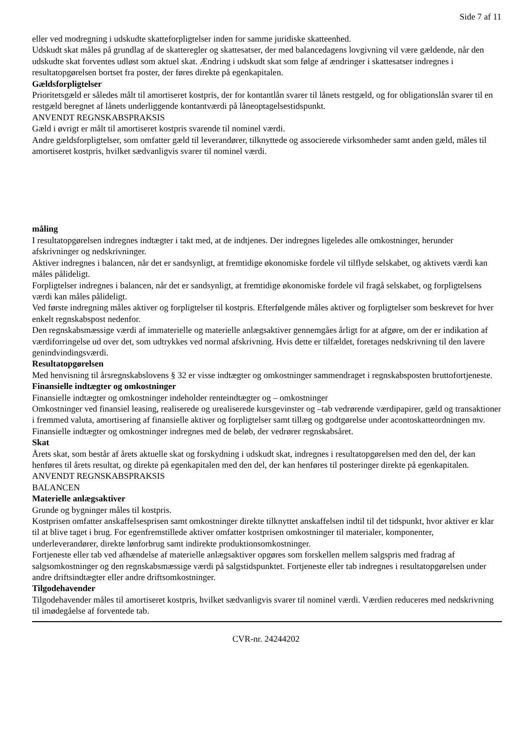Side 7 af 11
eller ved modregning i udskudte skatteforpligtelser inden for samme juridiske skatteenhed.
Udskudt skat måles på grundlag af de skatteregler og skattesatser, der med balancedagens lovgivning vil være gældende, når den udskudte skat forventes udløst som aktuel skat. Ændring i udskudt skat som følge af ændringer i skattesatser indregnes i resultatopgørelsen bortset fra poster, der føres direkte på egenkapitalen.
Gældsforpligtelser
Prioritetsgæld er således målt til amortiseret kostpris, der for kontantlån svarer til lånets restgæld, og for obligationslån svarer til en restgæld beregnet af lånets underliggende kontantværdi på låneoptagelsestidspunkt.
ANVENDT REGNSKABSPRAKSIS
Gæld i øvrigt er målt til amortiseret kostpris svarende til nominel værdi.
Andre gældsforpligtelser, som omfatter gæld til leverandører, tilknyttede og associerede virksomheder samt anden gæld, måles til amortiseret kostpris, hvilket sædvanligvis svarer til nominel værdi.
måling
I resultatopgørelsen indregnes indtægter i takt med, at de indtjenes. Der indregnes ligeledes alle omkostninger, herunder afskrivninger og nedskrivninger.
Aktiver indregnes i balancen, når det er sandsynligt, at fremtidige økonomiske fordele vil tilflyde selskabet, og aktivets værdi kan måles pålideligt.
Forpligtelser indregnes i balancen, når det er sandsynligt, at fremtidige økonomiske fordele vil fragå selskabet, og forpligtelsens værdi kan måles pålideligt.
Ved første indregning måles aktiver og forpligtelser til kostpris. Efterfølgende måles aktiver og forpligtelser som beskrevet for hver enkelt regnskabspost nedenfor.
Den regnskabsmæssige værdi af immaterielle og materielle anlægsaktiver gennemgåes årligt for at afgøre, om der er indikation af værdiforringelse ud over det, som udtrykkes ved normal afskrivning. Hvis dette er tilfældet, foretages nedskrivning til den lavere genindvindingsværdi.
Resultatopgørelsen
Med henvisning til årsregnskabslovens § 32 er visse indtægter og omkostninger sammendraget i regnskabsposten bruttofortjeneste.
Finansielle indtægter og omkostninger
Finansielle indtægter og omkostninger indeholder renteindtægter og – omkostninger
Omkostninger ved finansiel leasing, realiserede og urealiserede kursgevinster og –tab vedrørende værdipapirer, gæld og transaktioner i fremmed valuta, amortisering af finansielle aktiver og forpligtelser samt tillæg og godtgørelse under acontoskatteordningen mv. Finansielle indtægter og omkostninger indregnes med de beløb, der vedrører regnskabsåret.
Skat
Årets skat, som består af årets aktuelle skat og forskydning i udskudt skat, indregnes i resultatopgørelsen med den del, der kan henføres til årets resultat, og direkte på egenkapitalen med den del, der kan henføres til posteringer direkte på egenkapitalen.
ANVENDT REGNSKABSPRAKSIS
BALANCEN
Materielle anlægsaktiver
Grunde og bygninger måles til kostpris.
Kostprisen omfatter anskaffelsesprisen samt omkostninger direkte tilknyttet anskaffelsen indtil til det tidspunkt, hvor aktiver er klar til at blive taget i brug. For egenfremstillede aktiver omfatter kostprisen omkostninger til materialer, komponenter, underleverandører, direkte lønforbrug samt indirekte produktionsomkostninger.
Fortjeneste eller tab ved afhændelse af materielle anlægsaktiver opgøres som forskellen mellem salgspris med fradrag af salgsomkostninger og den regnskabsmæssige værdi på salgstidspunktet. Fortjeneste eller tab indregnes i resultatopgørelsen under andre driftsindtægter eller andre driftsomkostninger.
Tilgodehavender
Tilgodehavender måles til amortiseret kostpris, hvilket sædvanligvis svarer til nominel værdi. Værdien reduceres med nedskrivning til imødegåelse af forventede tab.
CVR-nr. 24244202